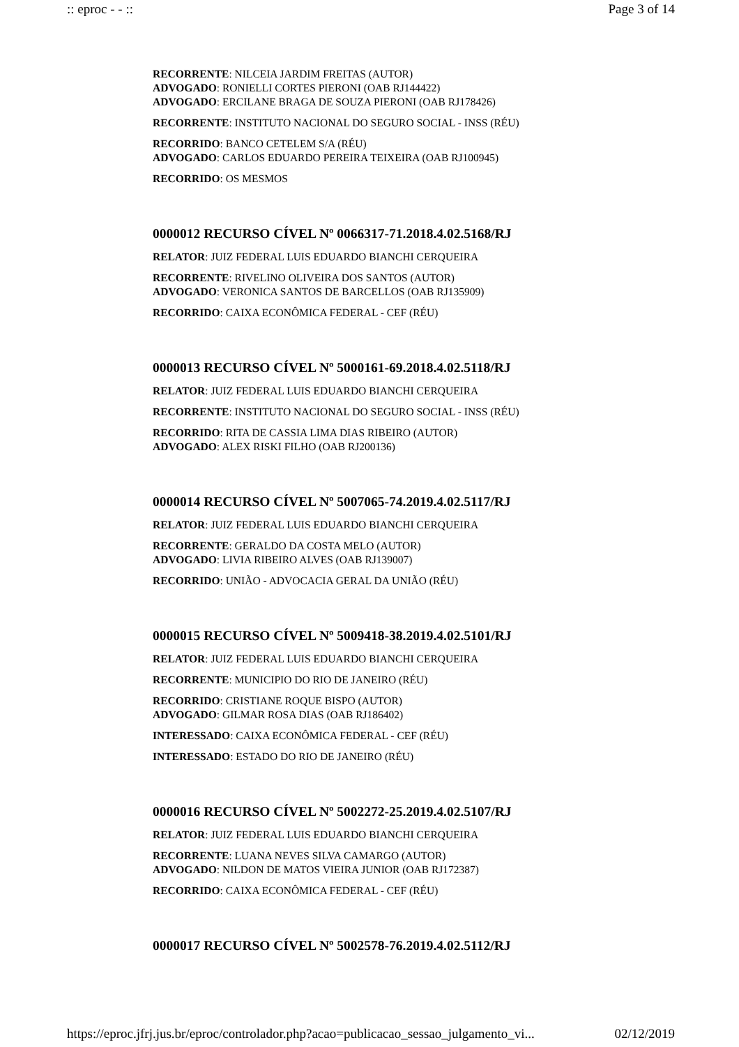:: eproc - - :: Page 3 of 14
RECORRENTE: NILCEIA JARDIM FREITAS (AUTOR)
ADVOGADO: RONIELLI CORTES PIERONI (OAB RJ144422)
ADVOGADO: ERCILANE BRAGA DE SOUZA PIERONI (OAB RJ178426)
RECORRENTE: INSTITUTO NACIONAL DO SEGURO SOCIAL - INSS (RÉU)
RECORRIDO: BANCO CETELEM S/A (RÉU)
ADVOGADO: CARLOS EDUARDO PEREIRA TEIXEIRA (OAB RJ100945)
RECORRIDO: OS MESMOS
0000012 RECURSO CÍVEL Nº 0066317-71.2018.4.02.5168/RJ
RELATOR: JUIZ FEDERAL LUIS EDUARDO BIANCHI CERQUEIRA
RECORRENTE: RIVELINO OLIVEIRA DOS SANTOS (AUTOR)
ADVOGADO: VERONICA SANTOS DE BARCELLOS (OAB RJ135909)
RECORRIDO: CAIXA ECONÔMICA FEDERAL - CEF (RÉU)
0000013 RECURSO CÍVEL Nº 5000161-69.2018.4.02.5118/RJ
RELATOR: JUIZ FEDERAL LUIS EDUARDO BIANCHI CERQUEIRA
RECORRENTE: INSTITUTO NACIONAL DO SEGURO SOCIAL - INSS (RÉU)
RECORRIDO: RITA DE CASSIA LIMA DIAS RIBEIRO (AUTOR)
ADVOGADO: ALEX RISKI FILHO (OAB RJ200136)
0000014 RECURSO CÍVEL Nº 5007065-74.2019.4.02.5117/RJ
RELATOR: JUIZ FEDERAL LUIS EDUARDO BIANCHI CERQUEIRA
RECORRENTE: GERALDO DA COSTA MELO (AUTOR)
ADVOGADO: LIVIA RIBEIRO ALVES (OAB RJ139007)
RECORRIDO: UNIÃO - ADVOCACIA GERAL DA UNIÃO (RÉU)
0000015 RECURSO CÍVEL Nº 5009418-38.2019.4.02.5101/RJ
RELATOR: JUIZ FEDERAL LUIS EDUARDO BIANCHI CERQUEIRA
RECORRENTE: MUNICIPIO DO RIO DE JANEIRO (RÉU)
RECORRIDO: CRISTIANE ROQUE BISPO (AUTOR)
ADVOGADO: GILMAR ROSA DIAS (OAB RJ186402)
INTERESSADO: CAIXA ECONÔMICA FEDERAL - CEF (RÉU)
INTERESSADO: ESTADO DO RIO DE JANEIRO (RÉU)
0000016 RECURSO CÍVEL Nº 5002272-25.2019.4.02.5107/RJ
RELATOR: JUIZ FEDERAL LUIS EDUARDO BIANCHI CERQUEIRA
RECORRENTE: LUANA NEVES SILVA CAMARGO (AUTOR)
ADVOGADO: NILDON DE MATOS VIEIRA JUNIOR (OAB RJ172387)
RECORRIDO: CAIXA ECONÔMICA FEDERAL - CEF (RÉU)
0000017 RECURSO CÍVEL Nº 5002578-76.2019.4.02.5112/RJ
https://eproc.jfrj.jus.br/eproc/controlador.php?acao=publicacao_sessao_julgamento_vi... 02/12/2019